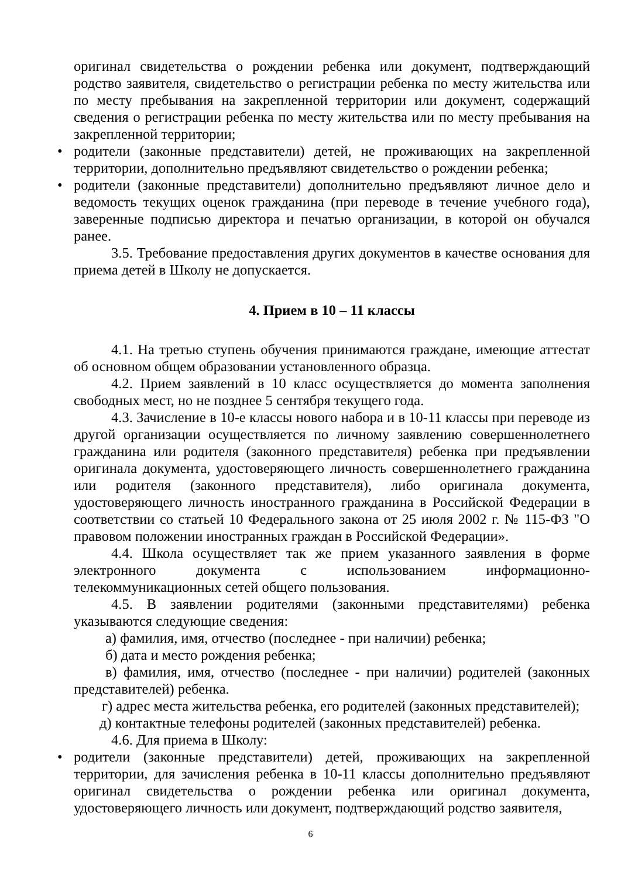оригинал свидетельства о рождении ребенка или документ, подтверждающий родство заявителя, свидетельство о регистрации ребенка по месту жительства или по месту пребывания на закрепленной территории или документ, содержащий сведения о регистрации ребенка по месту жительства или по месту пребывания на закрепленной территории;
• родители (законные представители) детей, не проживающих на закрепленной территории, дополнительно предъявляют свидетельство о рождении ребенка;
• родители (законные представители) дополнительно предъявляют личное дело и ведомость текущих оценок гражданина (при переводе в течение учебного года), заверенные подписью директора и печатью организации, в которой он обучался ранее.
3.5. Требование предоставления других документов в качестве основания для приема детей в Школу не допускается.
4. Прием в 10 – 11 классы
4.1. На третью ступень обучения принимаются граждане, имеющие аттестат об основном общем образовании установленного образца.
4.2. Прием заявлений в 10 класс осуществляется до момента заполнения свободных мест, но не позднее 5 сентября текущего года.
4.3. Зачисление в 10-е классы нового набора и в 10-11 классы при переводе из другой организации осуществляется по личному заявлению совершеннолетнего гражданина или родителя (законного представителя) ребенка при предъявлении оригинала документа, удостоверяющего личность совершеннолетнего гражданина или родителя (законного представителя), либо оригинала документа, удостоверяющего личность иностранного гражданина в Российской Федерации в соответствии со статьей 10 Федерального закона от 25 июля 2002 г. № 115-ФЗ "О правовом положении иностранных граждан в Российской Федерации».
4.4. Школа осуществляет так же прием указанного заявления в форме электронного документа с использованием информационно-телекоммуникационных сетей общего пользования.
4.5. В заявлении родителями (законными представителями) ребенка указываются следующие сведения:
а) фамилия, имя, отчество (последнее - при наличии) ребенка;
б) дата и место рождения ребенка;
в) фамилия, имя, отчество (последнее - при наличии) родителей (законных представителей) ребенка.
г) адрес места жительства ребенка, его родителей (законных представителей);
д) контактные телефоны родителей (законных представителей) ребенка.
4.6. Для приема в Школу:
• родители (законные представители) детей, проживающих на закрепленной территории, для зачисления ребенка в 10-11 классы дополнительно предъявляют оригинал свидетельства о рождении ребенка или оригинал документа, удостоверяющего личность или документ, подтверждающий родство заявителя,
6